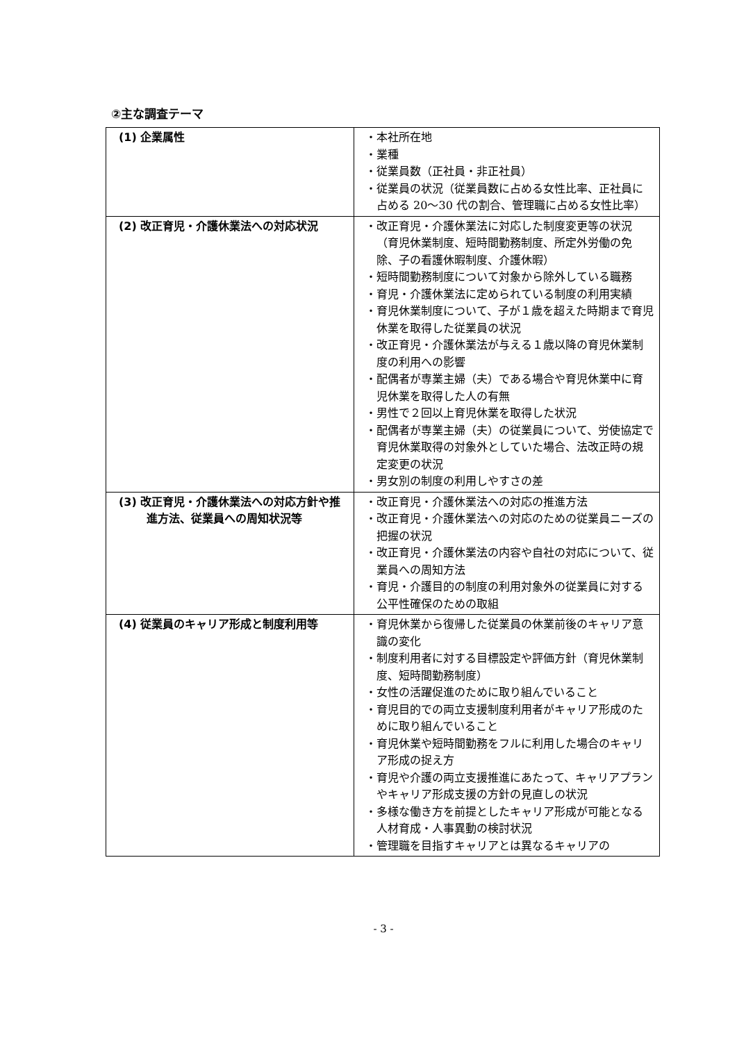②主な調査テーマ
| (1) 企業属性 | ・本社所在地 ・業種 ・従業員数（正社員・非正社員） ・従業員の状況（従業員数に占める女性比率、正社員に占める 20～30 代の割合、管理職に占める女性比率） |
| (2) 改正育児・介護休業法への対応状況 | ・改正育児・介護休業法に対応した制度変更等の状況（育児休業制度、短時間勤務制度、所定外労働の免除、子の看護休暇制度、介護休暇） ・短時間勤務制度について対象から除外している職務 ・育児・介護休業法に定められている制度の利用実績 ・育児休業制度について、子が１歳を超えた時期まで育児休業を取得した従業員の状況 ・改正育児・介護休業法が与える１歳以降の育児休業制度の利用への影響 ・配偶者が専業主婦（夫）である場合や育児休業中に育児休業を取得した人の有無 ・男性で２回以上育児休業を取得した状況 ・配偶者が専業主婦（夫）の従業員について、労使協定で育児休業取得の対象外としていた場合、法改正時の規定変更の状況 ・男女別の制度の利用しやすさの差 |
| (3) 改正育児・介護休業法への対応方針や推進方法、従業員への周知状況等 | ・改正育児・介護休業法への対応の推進方法 ・改正育児・介護休業法への対応のための従業員ニーズの把握の状況 ・改正育児・介護休業法の内容や自社の対応について、従業員への周知方法 ・育児・介護目的の制度の利用対象外の従業員に対する公平性確保のための取組 |
| (4) 従業員のキャリア形成と制度利用等 | ・育児休業から復帰した従業員の休業前後のキャリア意識の変化 ・制度利用者に対する目標設定や評価方針（育児休業制度、短時間勤務制度） ・女性の活躍促進のために取り組んでいること ・育児目的での両立支援制度利用者がキャリア形成のために取り組んでいること ・育児休業や短時間勤務をフルに利用した場合のキャリア形成の捉え方 ・育児や介護の両立支援推進にあたって、キャリアプランやキャリア形成支援の方針の見直しの状況 ・多様な働き方を前提としたキャリア形成が可能となる人材育成・人事異動の検討状況 ・管理職を目指すキャリアとは異なるキャリアの |
- 3 -